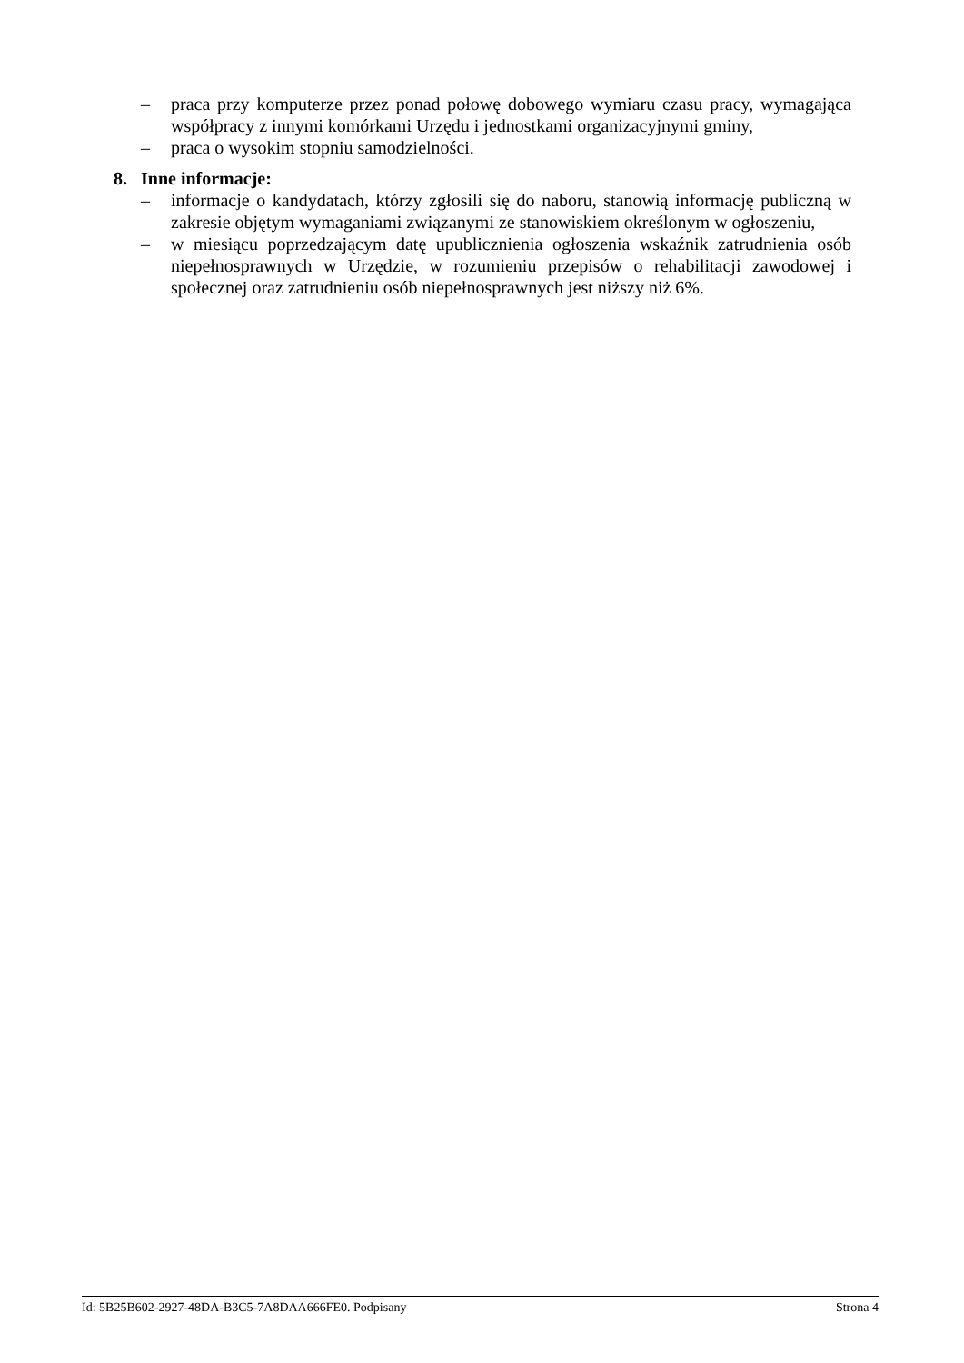– praca przy komputerze przez ponad połowę dobowego wymiaru czasu pracy, wymagająca współpracy z innymi komórkami Urzędu i jednostkami organizacyjnymi gminy,
– praca o wysokim stopniu samodzielności.
8. Inne informacje:
– informacje o kandydatach, którzy zgłosili się do naboru, stanowią informację publiczną w zakresie objętym wymaganiami związanymi ze stanowiskiem określonym w ogłoszeniu,
– w miesiącu poprzedzającym datę upublicznienia ogłoszenia wskaźnik zatrudnienia osób niepełnosprawnych w Urzędzie, w rozumieniu przepisów o rehabilitacji zawodowej i społecznej oraz zatrudnieniu osób niepełnosprawnych jest niższy niż 6%.
Id: 5B25B602-2927-48DA-B3C5-7A8DAA666FE0. Podpisany Strona 4